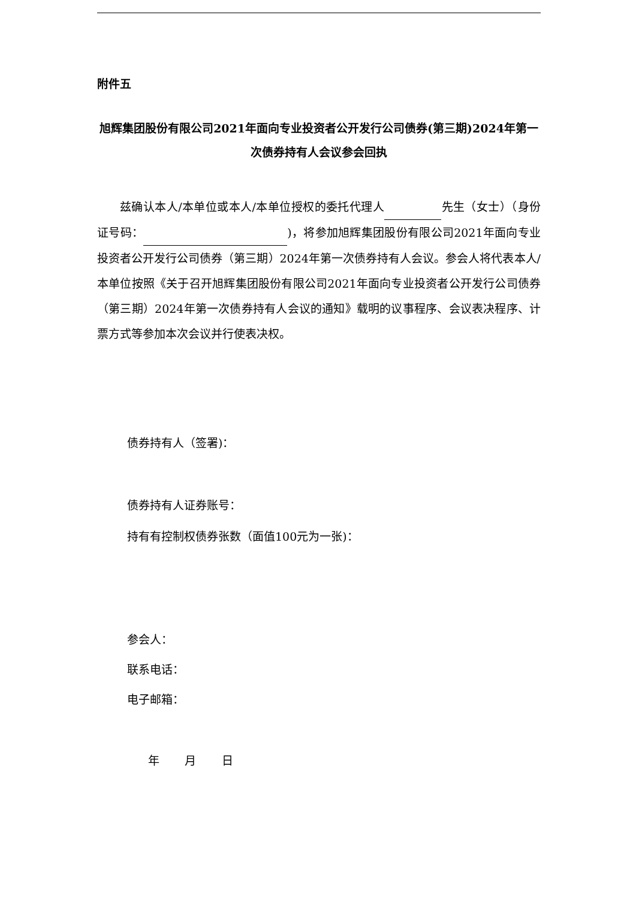附件五
旭辉集团股份有限公司2021年面向专业投资者公开发行公司债券(第三期)2024年第一次债券持有人会议参会回执
兹确认本人/本单位或本人/本单位授权的委托代理人 先生（女士）（身份证号码： )，将参加旭辉集团股份有限公司2021年面向专业投资者公开发行公司债券（第三期）2024年第一次债券持有人会议。参会人将代表本人/本单位按照《关于召开旭辉集团股份有限公司2021年面向专业投资者公开发行公司债券（第三期）2024年第一次债券持有人会议的通知》载明的议事程序、会议表决程序、计票方式等参加本次会议并行使表决权。
债券持有人（签署)：
债券持有人证券账号：
持有有控制权债券张数（面值100元为一张)：
参会人：
联系电话：
电子邮箱：
年 月 日